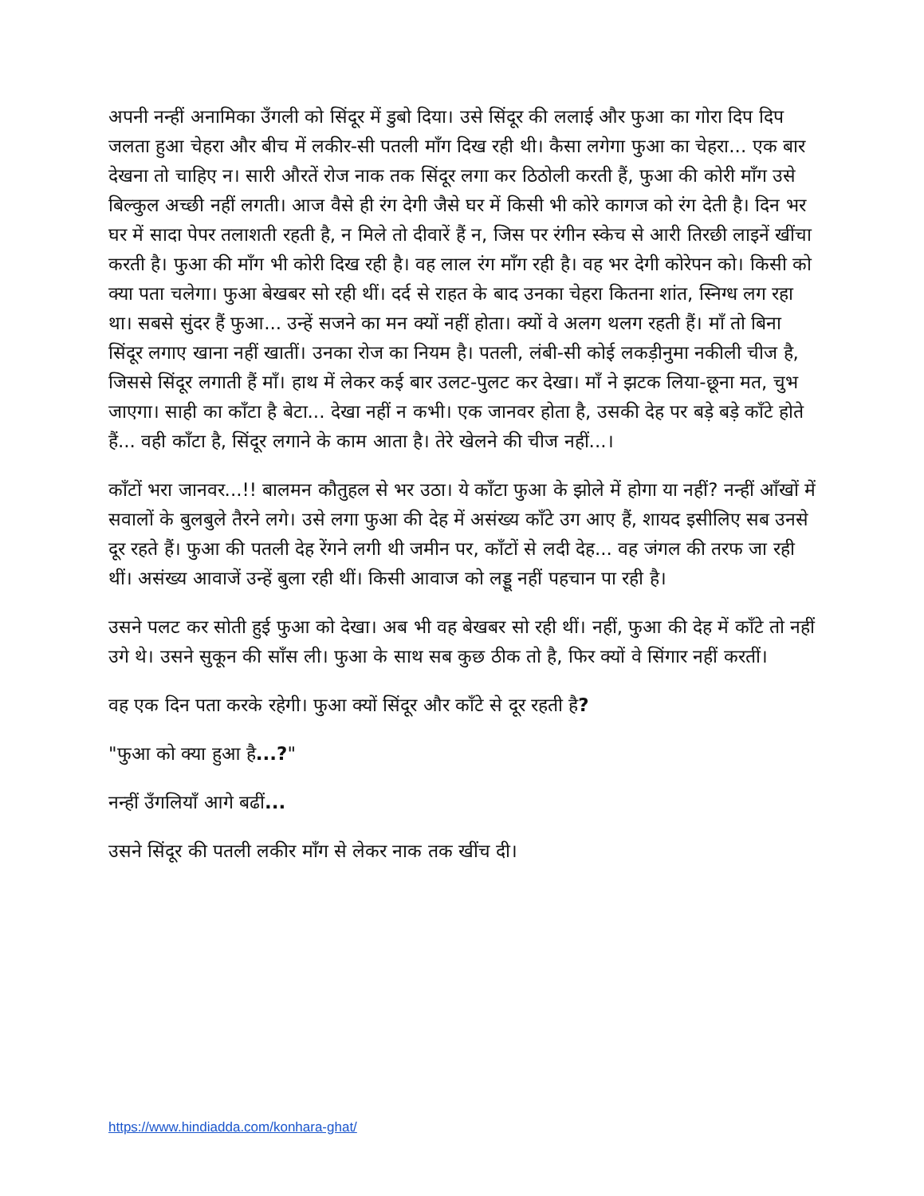अपनी नन्हीं अनामिका उँगली को सिंदूर में डुबो दिया। उसे सिंदूर की ललाई और फुआ का गोरा दिप दिप जलता हुआ चेहरा और बीच में लकीर-सी पतली माँग दिख रही थी। कैसा लगेगा फुआ का चेहरा... एक बार देखना तो चाहिए न। सारी औरतें रोज नाक तक सिंदूर लगा कर ठिठोली करती हैं, फुआ की कोरी माँग उसे बिल्कुल अच्छी नहीं लगती। आज वैसे ही रंग देगी जैसे घर में किसी भी कोरे कागज को रंग देती है। दिन भर घर में सादा पेपर तलाशती रहती है, न मिले तो दीवारें हैं न, जिस पर रंगीन स्केच से आरी तिरछी लाइनें खींचा करती है। फुआ की माँग भी कोरी दिख रही है। वह लाल रंग माँग रही है। वह भर देगी कोरेपन को। किसी को क्या पता चलेगा। फुआ बेखबर सो रही थीं। दर्द से राहत के बाद उनका चेहरा कितना शांत, स्निग्ध लग रहा था। सबसे सुंदर हैं फुआ... उन्हें सजने का मन क्यों नहीं होता। क्यों वे अलग थलग रहती हैं। माँ तो बिना सिंदूर लगाए खाना नहीं खातीं। उनका रोज का नियम है। पतली, लंबी-सी कोई लकड़ीनुमा नकीली चीज है, जिससे सिंदूर लगाती हैं माँ। हाथ में लेकर कई बार उलट-पुलट कर देखा। माँ ने झटक लिया-छूना मत, चुभ जाएगा। साही का काँटा है बेटा... देखा नहीं न कभी। एक जानवर होता है, उसकी देह पर बड़े बड़े काँटे होते हैं... वही काँटा है, सिंदूर लगाने के काम आता है। तेरे खेलने की चीज नहीं...।
काँटों भरा जानवर...!! बालमन कौतुहल से भर उठा। ये काँटा फुआ के झोले में होगा या नहीं? नन्हीं आँखों में सवालों के बुलबुले तैरने लगे। उसे लगा फुआ की देह में असंख्य काँटे उग आए हैं, शायद इसीलिए सब उनसे दूर रहते हैं। फुआ की पतली देह रेंगने लगी थी जमीन पर, काँटों से लदी देह... वह जंगल की तरफ जा रही थीं। असंख्य आवाजें उन्हें बुला रही थीं। किसी आवाज को लड्डू नहीं पहचान पा रही है।
उसने पलट कर सोती हुई फुआ को देखा। अब भी वह बेखबर सो रही थीं। नहीं, फुआ की देह में काँटे तो नहीं उगे थे। उसने सुकून की साँस ली। फुआ के साथ सब कुछ ठीक तो है, फिर क्यों वे सिंगार नहीं करतीं।
वह एक दिन पता करके रहेगी। फुआ क्यों सिंदूर और काँटे से दूर रहती है?
"फुआ को क्या हुआ है...?"
नन्हीं उँगलियाँ आगे बढीं...
उसने सिंदूर की पतली लकीर माँग से लेकर नाक तक खींच दी।
https://www.hindiadda.com/konhara-ghat/